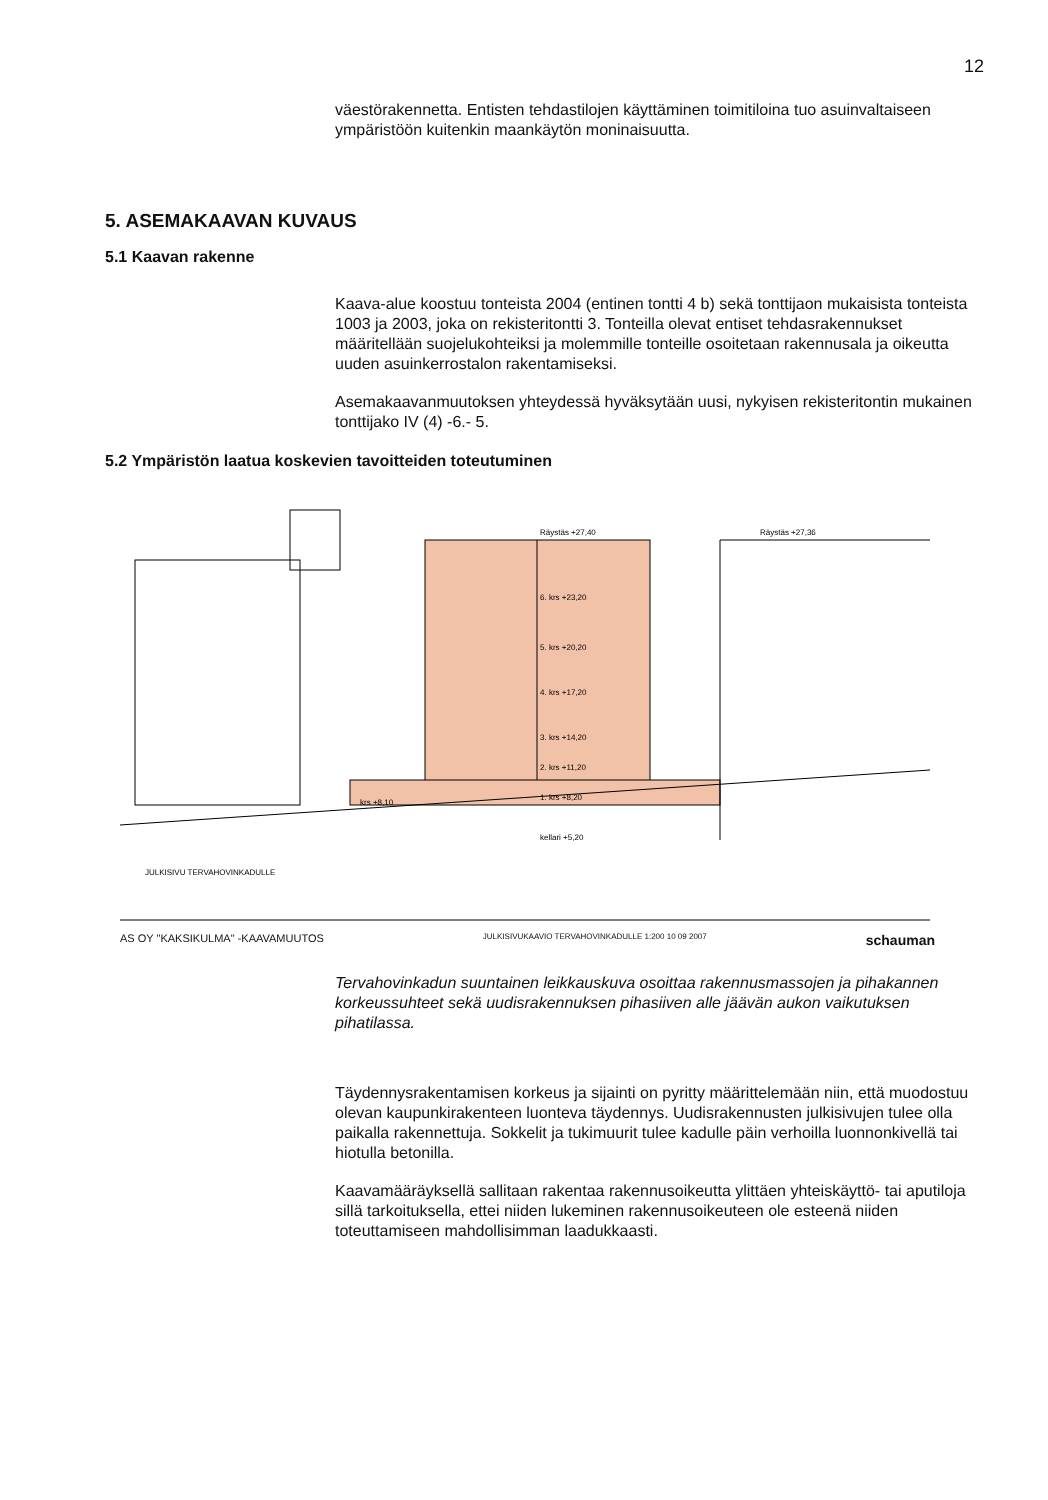12
väestörakennetta. Entisten tehdastilojen käyttäminen toimitiloina tuo asuinvaltaiseen ympäristöön kuitenkin maankäytön moninaisuutta.
5. ASEMAKAAVAN KUVAUS
5.1 Kaavan rakenne
Kaava-alue koostuu tonteista 2004 (entinen tontti 4 b) sekä tonttijaon mukaisista tonteista 1003 ja 2003, joka on rekisteritontti 3. Tonteilla olevat entiset tehdasrakennukset määritellään suojelukohteiksi ja molemmille tonteille osoitetaan rakennusala ja oikeutta uuden asuinkerrostalon rakentamiseksi.
Asemakaavanmuutoksen yhteydessä hyväksytään uusi, nykyisen rekisteritontin mukainen tonttijako IV (4) -6.- 5.
5.2 Ympäristön laatua koskevien tavoitteiden toteutuminen
Räystäs +27,40
Räystäs +27,36
6. krs +23,20
5. krs +20,20
4. krs +17,20
3. krs +14,20
2. krs +11,20
1. krs +8,20
kellari +5,20
krs +8,10
JULKISIVU TERVAHOVINKADULLE
AS OY "KAKSIKULMA" -KAAVAMUUTOS JULKISIVUKAAVIO TERVAHOVINKADULLE 1:200 10 09 2007 schauman
Tervahovinkadun suuntainen leikkauskuva osoittaa rakennusmassojen ja pihakannen korkeussuhteet sekä uudisrakennuksen pihasiiven alle jäävän aukon vaikutuksen pihatilassa.
Täydennysrakentamisen korkeus ja sijainti on pyritty määrittelemään niin, että muodostuu olevan kaupunkirakenteen luonteva täydennys. Uudisrakennusten julkisivujen tulee olla paikalla rakennettuja. Sokkelit ja tukimuurit tulee kadulle päin verhoilla luonnonkivellä tai hiotulla betonilla.
Kaavamääräyksellä sallitaan rakentaa rakennusoikeutta ylittäen yhteiskäyttö- tai aputiloja sillä tarkoituksella, ettei niiden lukeminen rakennusoikeuteen ole esteenä niiden toteuttamiseen mahdollisimman laadukkaasti.